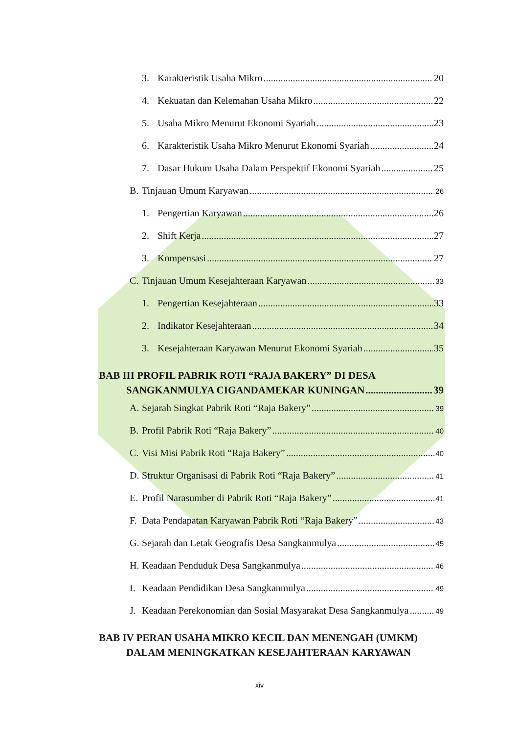3. Karakteristik Usaha Mikro 20
4. Kekuatan dan Kelemahan Usaha Mikro 22
5. Usaha Mikro Menurut Ekonomi Syariah 23
6. Karakteristik Usaha Mikro Menurut Ekonomi Syariah 24
7. Dasar Hukum Usaha Dalam Perspektif Ekonomi Syariah 25
B. Tinjauan Umum Karyawan 26
1. Pengertian Karyawan 26
2. Shift Kerja 27
3. Kompensasi 27
C. Tinjauan Umum Kesejahteraan Karyawan 33
1. Pengertian Kesejahteraan 33
2. Indikator Kesejahteraan 34
3. Kesejahteraan Karyawan Menurut Ekonomi Syariah 35
BAB III PROFIL PABRIK ROTI “RAJA BAKERY” DI DESA
SANGKANMULYA CIGANDAMEKAR KUNINGAN 39
A. Sejarah Singkat Pabrik Roti “Raja Bakery” 39
B. Profil Pabrik Roti “Raja Bakery” 40
C. Visi Misi Pabrik Roti “Raja Bakery” 40
D. Struktur Organisasi di Pabrik Roti “Raja Bakery” 41
E. Profil Narasumber di Pabrik Roti “Raja Bakery” 41
F. Data Pendapatan Karyawan Pabrik Roti “Raja Bakery” 43
G. Sejarah dan Letak Geografis Desa Sangkanmulya 45
H. Keadaan Penduduk Desa Sangkanmulya 46
I. Keadaan Pendidikan Desa Sangkanmulya 49
J. Keadaan Perekonomian dan Sosial Masyarakat Desa Sangkanmulya 49
BAB IV PERAN USAHA MIKRO KECIL DAN MENENGAH (UMKM)
DALAM MENINGKATKAN KESEJAHTERAAN KARYAWAN
xiv